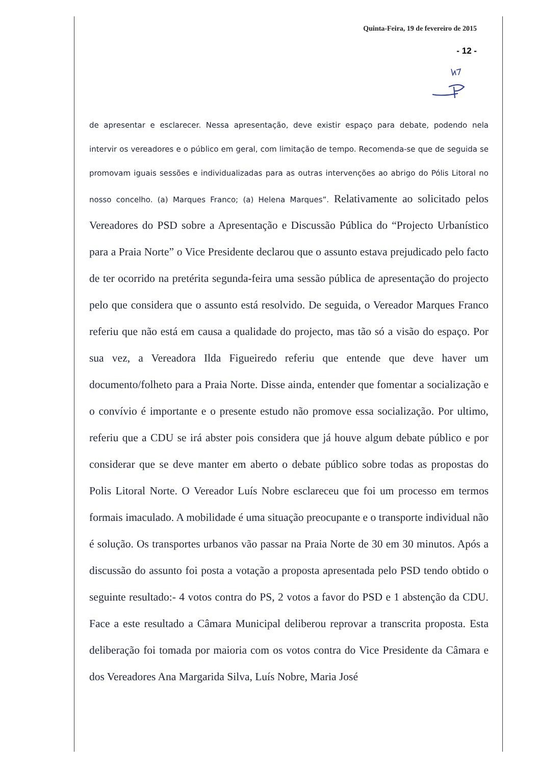Quinta-Feira, 19 de fevereiro de 2015
- 12 -
de apresentar e esclarecer. Nessa apresentação, deve existir espaço para debate, podendo nela intervir os vereadores e o público em geral, com limitação de tempo. Recomenda-se que de seguida se promovam iguais sessões e individualizadas para as outras intervenções ao abrigo do Pólis Litoral no nosso concelho. (a) Marques Franco; (a) Helena Marques”. Relativamente ao solicitado pelos Vereadores do PSD sobre a Apresentação e Discussão Pública do “Projecto Urbanístico para a Praia Norte” o Vice Presidente declarou que o assunto estava prejudicado pelo facto de ter ocorrido na pretérita segunda-feira uma sessão pública de apresentação do projecto pelo que considera que o assunto está resolvido. De seguida, o Vereador Marques Franco referiu que não está em causa a qualidade do projecto, mas tão só a visão do espaço. Por sua vez, a Vereadora Ilda Figueiredo referiu que entende que deve haver um documento/folheto para a Praia Norte. Disse ainda, entender que fomentar a socialização e o convívio é importante e o presente estudo não promove essa socialização. Por ultimo, referiu que a CDU se irá abster pois considera que já houve algum debate público e por considerar que se deve manter em aberto o debate público sobre todas as propostas do Polis Litoral Norte. O Vereador Luís Nobre esclareceu que foi um processo em termos formais imaculado. A mobilidade é uma situação preocupante e o transporte individual não é solução. Os transportes urbanos vão passar na Praia Norte de 30 em 30 minutos. Após a discussão do assunto foi posta a votação a proposta apresentada pelo PSD tendo obtido o seguinte resultado:- 4 votos contra do PS, 2 votos a favor do PSD e 1 abstenção da CDU. Face a este resultado a Câmara Municipal deliberou reprovar a transcrita proposta. Esta deliberação foi tomada por maioria com os votos contra do Vice Presidente da Câmara e dos Vereadores Ana Margarida Silva, Luís Nobre, Maria José